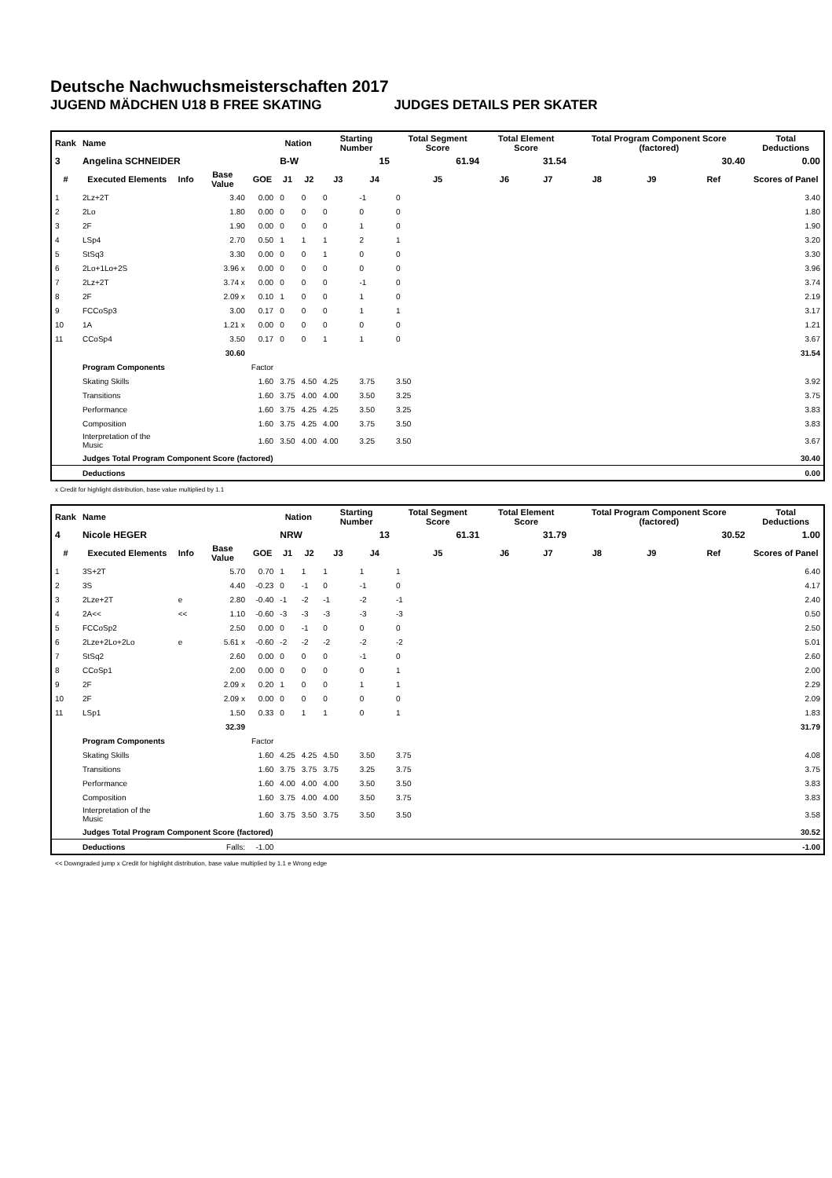Deutsche Nachwuchsmeisterschaften 2017
JUGEND MÄDCHEN U18 B FREE SKATING JUDGES DETAILS PER SKATER
| Rank | Name | | | | Nation | | Starting Number | | Total Segment Score | Total Element Score | | Total Program Component Score (factored) | | | Total Deductions |
| --- | --- | --- | --- | --- | --- | --- | --- | --- | --- | --- | --- | --- | --- | --- | --- |
| 3 | Angelina SCHNEIDER | | | | B-W | | 15 | | 61.94 | 31.54 | | 30.40 | | | 0.00 |
| # | Executed Elements | Info | Base Value | GOE | J1 | J2 | J3 | J4 | J5 | J6 | J7 | J8 | J9 | Ref | Scores of Panel |
| 1 | 2Lz+2T | | 3.40 | 0.00 | 0 | 0 | 0 | -1 | 0 | | | | | | 3.40 |
| 2 | 2Lo | | 1.80 | 0.00 | 0 | 0 | 0 | 0 | 0 | | | | | | 1.80 |
| 3 | 2F | | 1.90 | 0.00 | 0 | 0 | 0 | 1 | 0 | | | | | | 1.90 |
| 4 | LSp4 | | 2.70 | 0.50 | 1 | 1 | 1 | 2 | 1 | | | | | | 3.20 |
| 5 | StSq3 | | 3.30 | 0.00 | 0 | 0 | 1 | 0 | 0 | | | | | | 3.30 |
| 6 | 2Lo+1Lo+2S | | 3.96 x | 0.00 | 0 | 0 | 0 | 0 | 0 | | | | | | 3.96 |
| 7 | 2Lz+2T | | 3.74 x | 0.00 | 0 | 0 | 0 | -1 | 0 | | | | | | 3.74 |
| 8 | 2F | | 2.09 x | 0.10 | 1 | 0 | 0 | 1 | 0 | | | | | | 2.19 |
| 9 | FCCoSp3 | | 3.00 | 0.17 | 0 | 0 | 0 | 1 | 1 | | | | | | 3.17 |
| 10 | 1A | | 1.21 x | 0.00 | 0 | 0 | 0 | 0 | 0 | | | | | | 1.21 |
| 11 | CCoSp4 | | 3.50 | 0.17 | 0 | 0 | 1 | 1 | 0 | | | | | | 3.67 |
| | | | 30.60 | | | | | | | | | | | | 31.54 |
| | Program Components | | | Factor | | | | | | | | | | | |
| | Skating Skills | | | 1.60 | 3.75 | 4.50 | 4.25 | 3.75 | 3.50 | | | | | | 3.92 |
| | Transitions | | | 1.60 | 3.75 | 4.00 | 4.00 | 3.50 | 3.25 | | | | | | 3.75 |
| | Performance | | | 1.60 | 3.75 | 4.25 | 4.25 | 3.50 | 3.25 | | | | | | 3.83 |
| | Composition | | | 1.60 | 3.75 | 4.25 | 4.00 | 3.75 | 3.50 | | | | | | 3.83 |
| | Interpretation of the Music | | | 1.60 | 3.50 | 4.00 | 4.00 | 3.25 | 3.50 | | | | | | 3.67 |
| | Judges Total Program Component Score (factored) | | | | | | | | | | | | | | 30.40 |
| | Deductions | | | | | | | | | | | | | | 0.00 |
x Credit for highlight distribution, base value multiplied by 1.1
| Rank | Name | | | | Nation | | Starting Number | | Total Segment Score | Total Element Score | | Total Program Component Score (factored) | | | Total Deductions |
| --- | --- | --- | --- | --- | --- | --- | --- | --- | --- | --- | --- | --- | --- | --- | --- |
| 4 | Nicole HEGER | | | | NRW | | 13 | | 61.31 | 31.79 | | 30.52 | | | 1.00 |
| # | Executed Elements | Info | Base Value | GOE | J1 | J2 | J3 | J4 | J5 | J6 | J7 | J8 | J9 | Ref | Scores of Panel |
| 1 | 3S+2T | | 5.70 | 0.70 | 1 | 1 | 1 | 1 | 1 | | | | | | 6.40 |
| 2 | 3S | | 4.40 | -0.23 | 0 | -1 | 0 | -1 | 0 | | | | | | 4.17 |
| 3 | 2Lze+2T | e | 2.80 | -0.40 | -1 | -2 | -1 | -2 | -1 | | | | | | 2.40 |
| 4 | 2A<< | << | 1.10 | -0.60 | -3 | -3 | -3 | -3 | -3 | | | | | | 0.50 |
| 5 | FCCoSp2 | | 2.50 | 0.00 | 0 | -1 | 0 | 0 | 0 | | | | | | 2.50 |
| 6 | 2Lze+2Lo+2Lo | e | 5.61 x | -0.60 | -2 | -2 | -2 | -2 | -2 | | | | | | 5.01 |
| 7 | StSq2 | | 2.60 | 0.00 | 0 | 0 | 0 | -1 | 0 | | | | | | 2.60 |
| 8 | CCoSp1 | | 2.00 | 0.00 | 0 | 0 | 0 | 0 | 1 | | | | | | 2.00 |
| 9 | 2F | | 2.09 x | 0.20 | 1 | 0 | 0 | 1 | 1 | | | | | | 2.29 |
| 10 | 2F | | 2.09 x | 0.00 | 0 | 0 | 0 | 0 | 0 | | | | | | 2.09 |
| 11 | LSp1 | | 1.50 | 0.33 | 0 | 1 | 1 | 0 | 1 | | | | | | 1.83 |
| | | | 32.39 | | | | | | | | | | | | 31.79 |
| | Program Components | | | Factor | | | | | | | | | | | |
| | Skating Skills | | | 1.60 | 4.25 | 4.25 | 4.50 | 3.50 | 3.75 | | | | | | 4.08 |
| | Transitions | | | 1.60 | 3.75 | 3.75 | 3.75 | 3.25 | 3.75 | | | | | | 3.75 |
| | Performance | | | 1.60 | 4.00 | 4.00 | 4.00 | 3.50 | 3.50 | | | | | | 3.83 |
| | Composition | | | 1.60 | 3.75 | 4.00 | 4.00 | 3.50 | 3.75 | | | | | | 3.83 |
| | Interpretation of the Music | | | 1.60 | 3.75 | 3.50 | 3.75 | 3.50 | 3.50 | | | | | | 3.58 |
| | Judges Total Program Component Score (factored) | | | | | | | | | | | | | | 30.52 |
| | Deductions | | Falls: | -1.00 | | | | | | | | | | | -1.00 |
<< Downgraded jump x Credit for highlight distribution, base value multiplied by 1.1 e Wrong edge